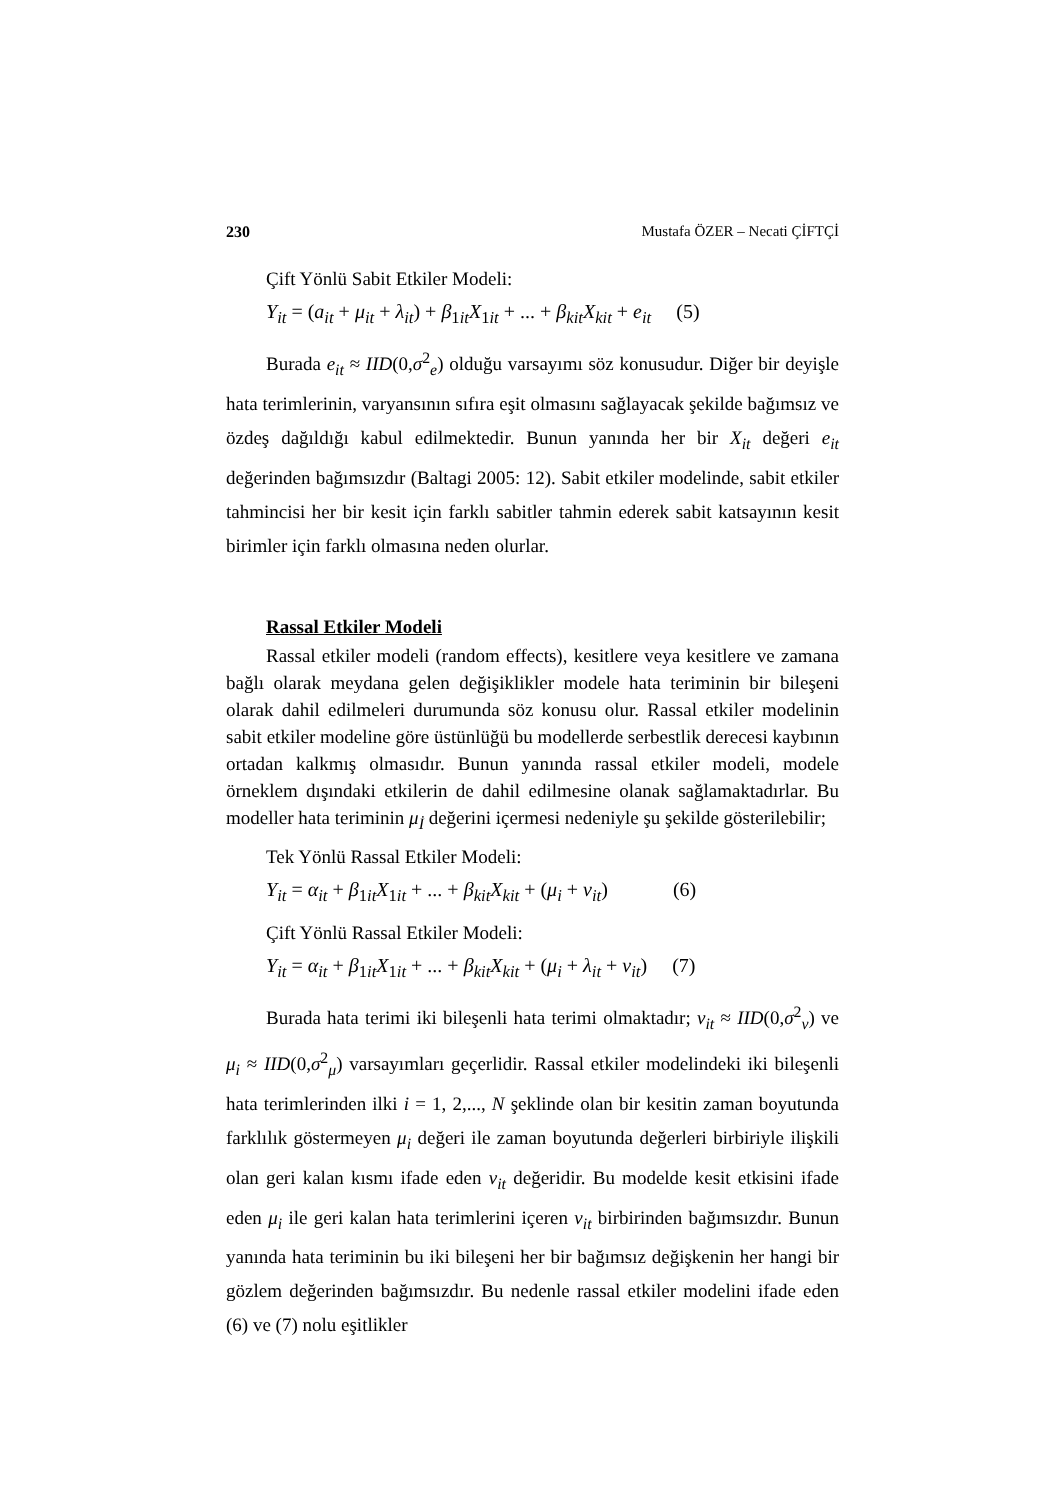230 Mustafa ÖZER – Necati ÇİFTÇİ
Çift Yönlü Sabit Etkiler Modeli:
Y<sub>it</sub> = (a<sub>it</sub> + μ<sub>it</sub> + λ<sub>it</sub>) + β<sub>1it</sub>X<sub>1it</sub> + ... + β<sub>kit</sub>X<sub>kit</sub> + e<sub>it</sub> (5)
Burada e<sub>it</sub> ≈ IID(0,σ<sup>2</sup><sub>e</sub>) olduğu varsayımı söz konusudur. Diğer bir deyişle hata terimlerinin, varyansının sıfıra eşit olmasını sağlayacak şekilde bağımsız ve özdeş dağıldığı kabul edilmektedir. Bunun yanında her bir X<sub>it</sub> değeri e<sub>it</sub> değerinden bağımsızdır (Baltagi 2005: 12). Sabit etkiler modelinde, sabit etkiler tahmincisi her bir kesit için farklı sabitler tahmin ederek sabit katsayının kesit birimler için farklı olmasına neden olurlar.
Rassal Etkiler Modeli
Rassal etkiler modeli (random effects), kesitlere veya kesitlere ve zamana bağlı olarak meydana gelen değişiklikler modele hata teriminin bir bileşeni olarak dahil edilmeleri durumunda söz konusu olur. Rassal etkiler modelinin sabit etkiler modeline göre üstünlüğü bu modellerde serbestlik derecesi kaybının ortadan kalkmış olmasıdır. Bunun yanında rassal etkiler modeli, modele örneklem dışındaki etkilerin de dahil edilmesine olanak sağlamaktadırlar. Bu modeller hata teriminin μ<sub>İ</sub> değerini içermesi nedeniyle şu şekilde gösterilebilir;
Tek Yönlü Rassal Etkiler Modeli:
Y<sub>it</sub> = α<sub>it</sub> + β<sub>1it</sub>X<sub>1it</sub> + ... + β<sub>kit</sub>X<sub>kit</sub> + (μ<sub>i</sub> + v<sub>it</sub>) (6)
Çift Yönlü Rassal Etkiler Modeli:
Y<sub>it</sub> = α<sub>it</sub> + β<sub>1it</sub>X<sub>1it</sub> + ... + β<sub>kit</sub>X<sub>kit</sub> + (μ<sub>i</sub> + λ<sub>it</sub> + v<sub>it</sub>) (7)
Burada hata terimi iki bileşenli hata terimi olmaktadır; v<sub>it</sub> ≈ IID(0,σ<sup>2</sup><sub>v</sub>) ve μ<sub>i</sub> ≈ IID(0,σ<sup>2</sup><sub>μ</sub>) varsayımları geçerlidir. Rassal etkiler modelindeki iki bileşenli hata terimlerinden ilki i = 1, 2,..., N şeklinde olan bir kesitin zaman boyutunda farklılık göstermeyen μ<sub>i</sub> değeri ile zaman boyutunda değerleri birbiriyle ilişkili olan geri kalan kısmı ifade eden v<sub>it</sub> değeridir. Bu modelde kesit etkisini ifade eden μ<sub>i</sub> ile geri kalan hata terimlerini içeren v<sub>it</sub> birbirinden bağımsızdır. Bunun yanında hata teriminin bu iki bileşeni her bir bağımsız değişkenin her hangi bir gözlem değerinden bağımsızdır. Bu nedenle rassal etkiler modelini ifade eden (6) ve (7) nolu eşitlikler